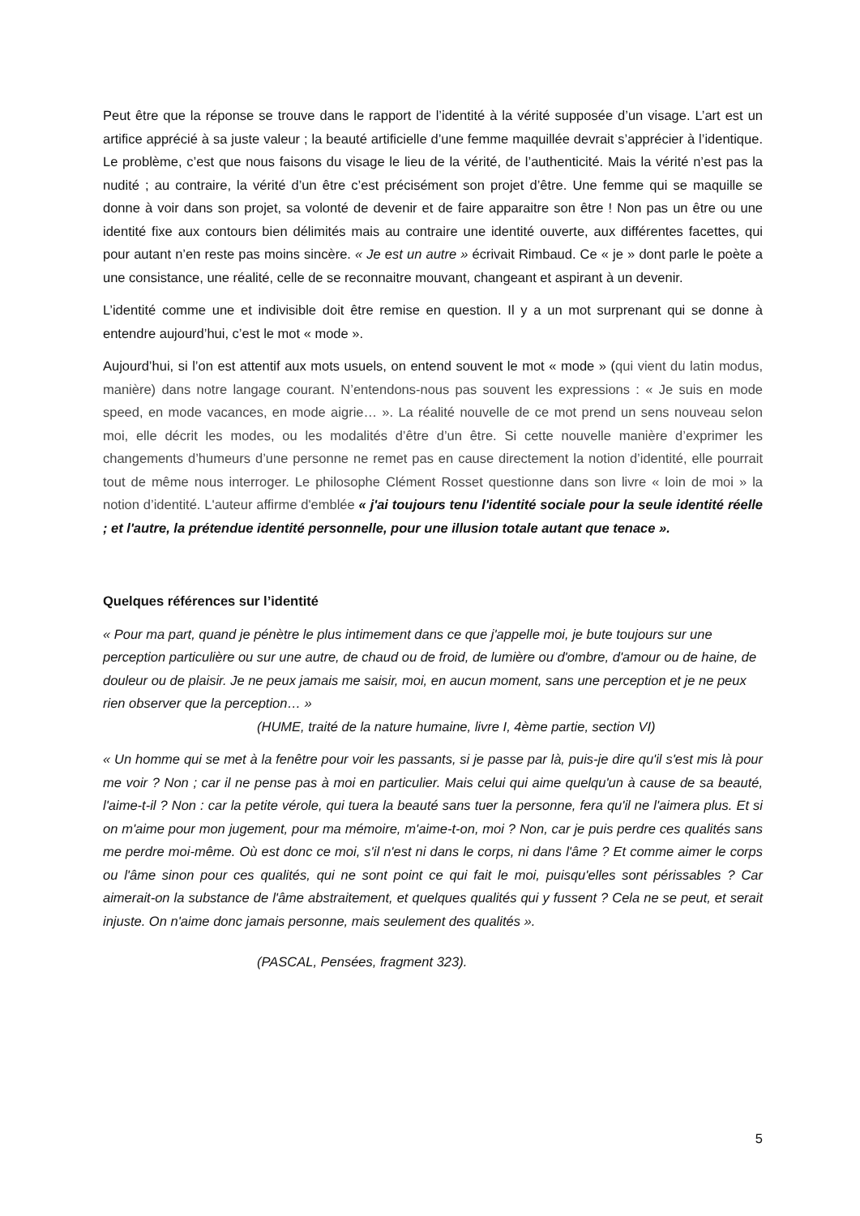Peut être que la réponse se trouve dans le rapport de l’identité à la vérité supposée d’un visage. L’art est un artifice apprécié à sa juste valeur ; la beauté artificielle d’une femme maquillée devrait s’apprécier à l’identique. Le problème, c’est que nous faisons du visage le lieu de la vérité, de l’authenticité. Mais la vérité n’est pas la nudité ; au contraire, la vérité d’un être c’est précisément son projet d’être. Une femme qui se maquille se donne à voir dans son projet, sa volonté de devenir et de faire apparaitre son être ! Non pas un être ou une identité fixe aux contours bien délimités mais au contraire une identité ouverte, aux différentes facettes, qui pour autant n’en reste pas moins sincère. « Je est un autre » écrivait Rimbaud. Ce « je » dont parle le poète a une consistance, une réalité, celle de se reconnaitre mouvant, changeant et aspirant à un devenir.
L’identité comme une et indivisible doit être remise en question. Il y a un mot surprenant qui se donne à entendre aujourd’hui, c’est le mot « mode ».
Aujourd’hui, si l’on est attentif aux mots usuels, on entend souvent le mot « mode » (qui vient du latin modus, manière) dans notre langage courant. N’entendons-nous pas souvent les expressions : « Je suis en mode speed, en mode vacances, en mode aigrie… ». La réalité nouvelle de ce mot prend un sens nouveau selon moi, elle décrit les modes, ou les modalités d’être d’un être. Si cette nouvelle manière d’exprimer les changements d’humeurs d’une personne ne remet pas en cause directement la notion d’identité, elle pourrait tout de même nous interroger. Le philosophe Clément Rosset questionne dans son livre « loin de moi » la notion d’identité. L'auteur affirme d'emblée « j'ai toujours tenu l'identité sociale pour la seule identité réelle ; et l'autre, la prétendue identité personnelle, pour une illusion totale autant que tenace ».
Quelques références sur l’identité
« Pour ma part, quand je pénètre le plus intimement dans ce que j'appelle moi, je bute toujours sur une perception particulière ou sur une autre, de chaud ou de froid, de lumière ou d'ombre, d'amour ou de haine, de douleur ou de plaisir. Je ne peux jamais me saisir, moi, en aucun moment, sans une perception et je ne peux rien observer que la perception… »
(HUME, traité de la nature humaine, livre I, 4ème partie, section VI)
« Un homme qui se met à la fenêtre pour voir les passants, si je passe par là, puis-je dire qu'il s'est mis là pour me voir ? Non ; car il ne pense pas à moi en particulier. Mais celui qui aime quelqu'un à cause de sa beauté, l'aime-t-il ? Non : car la petite vérole, qui tuera la beauté sans tuer la personne, fera qu'il ne l'aimera plus. Et si on m'aime pour mon jugement, pour ma mémoire, m'aime-t-on, moi ? Non, car je puis perdre ces qualités sans me perdre moi-même. Où est donc ce moi, s'il n'est ni dans le corps, ni dans l'âme ? Et comme aimer le corps ou l'âme sinon pour ces qualités, qui ne sont point ce qui fait le moi, puisqu'elles sont périssables ? Car aimerait-on la substance de l'âme abstraitement, et quelques qualités qui y fussent ? Cela ne se peut, et serait injuste. On n'aime donc jamais personne, mais seulement des qualités ».
(PASCAL, Pensées, fragment 323).
5